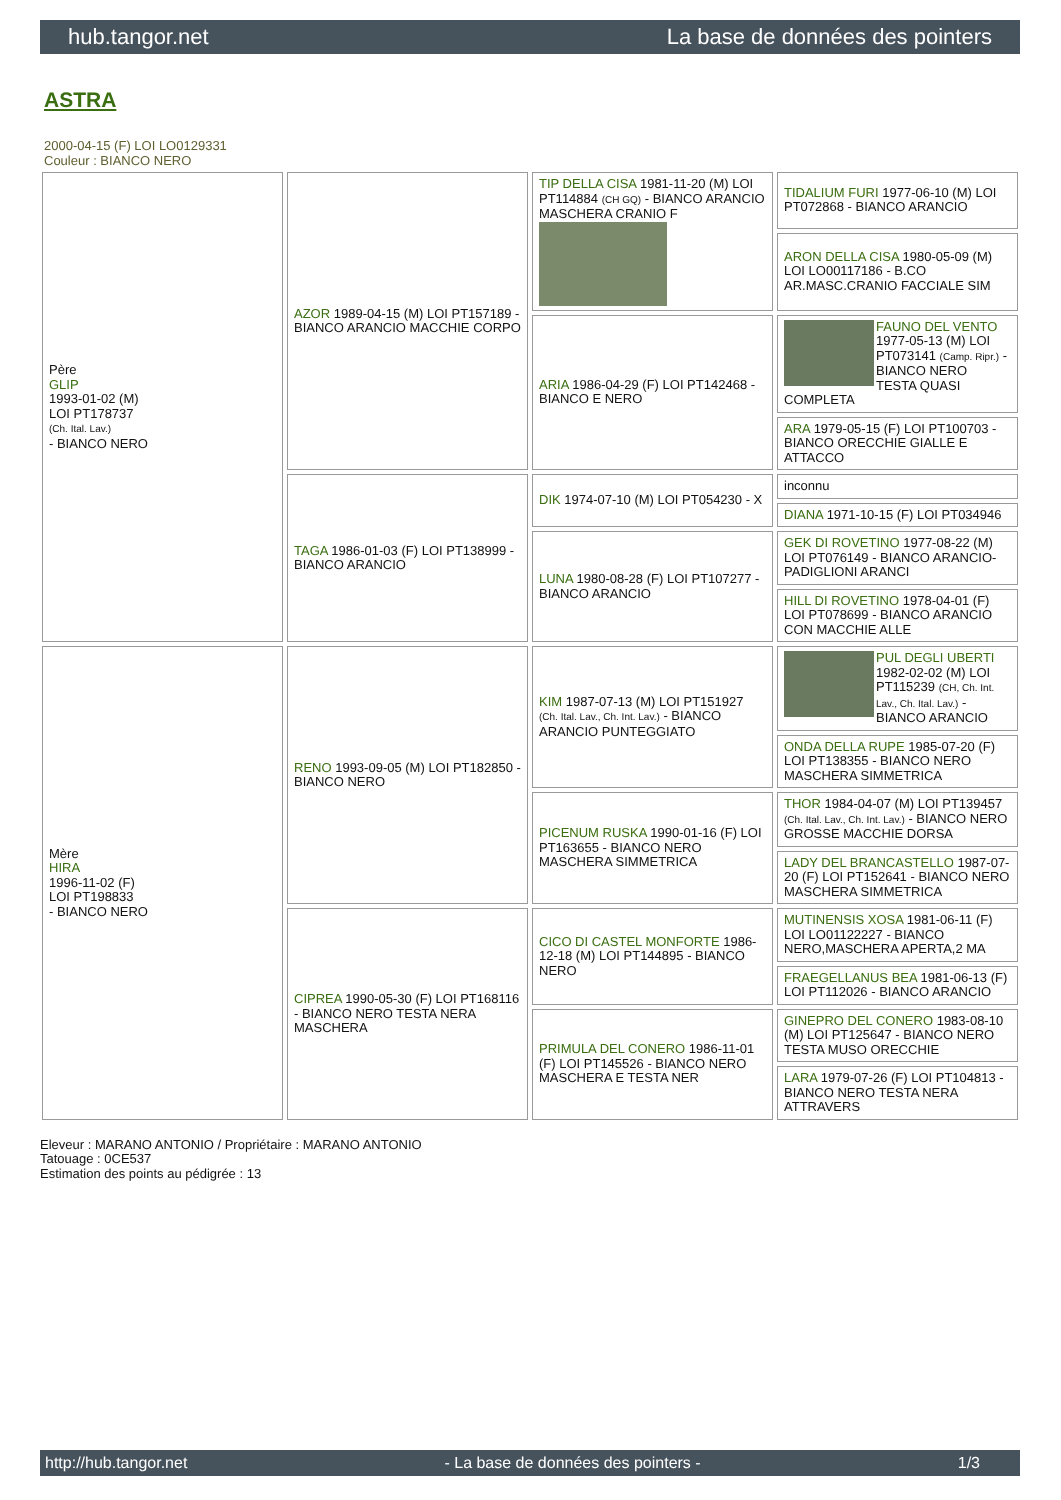hub.tangor.net La base de données des pointers
ASTRA
2000-04-15 (F) LOI LO0129331
Couleur : BIANCO NERO
| Père GLIP 1993-01-02 (M) LOI PT178737 (Ch. Ital. Lav.) - BIANCO NERO | AZOR 1989-04-15 (M) LOI PT157189 - BIANCO ARANCIO MACCHIE CORPO | TIP DELLA CISA 1981-11-20 (M) LOI PT114884 (CH GQ) - BIANCO ARANCIO MASCHERA CRANIO F | TIDALIUM FURI 1977-06-10 (M) LOI PT072868 - BIANCO ARANCIO |
| | | | ARON DELLA CISA 1980-05-09 (M) LOI LO00117186 - B.CO AR.MASC.CRANIO FACCIALE SIM |
| | | ARIA 1986-04-29 (F) LOI PT142468 - BIANCO E NERO | FAUNO DEL VENTO 1977-05-13 (M) LOI PT073141 (Camp. Ripr.) - BIANCO NERO TESTA QUASI COMPLETA |
| | | | ARA 1979-05-15 (F) LOI PT100703 - BIANCO ORECCHIE GIALLE E ATTACCO |
| | TAGA 1986-01-03 (F) LOI PT138999 - BIANCO ARANCIO | DIK 1974-07-10 (M) LOI PT054230 - X | inconnu |
| | | | DIANA 1971-10-15 (F) LOI PT034946 |
| | | LUNA 1980-08-28 (F) LOI PT107277 - BIANCO ARANCIO | GEK DI ROVETINO 1977-08-22 (M) LOI PT076149 - BIANCO ARANCIO-PADIGLIONI ARANCI |
| | | | HILL DI ROVETINO 1978-04-01 (F) LOI PT078699 - BIANCO ARANCIO CON MACCHIE ALLE |
| Mère HIRA 1996-11-02 (F) LOI PT198833 - BIANCO NERO | RENO 1993-09-05 (M) LOI PT182850 - BIANCO NERO | KIM 1987-07-13 (M) LOI PT151927 (Ch. Ital. Lav., Ch. Int. Lav.) - BIANCO ARANCIO PUNTEGGIATO | PUL DEGLI UBERTI 1982-02-02 (M) LOI PT115239 (CH, Ch. Int. Lav., Ch. Ital. Lav.) - BIANCO ARANCIO |
| | | | ONDA DELLA RUPE 1985-07-20 (F) LOI PT138355 - BIANCO NERO MASCHERA SIMMETRICA |
| | | PICENUM RUSKA 1990-01-16 (F) LOI PT163655 - BIANCO NERO MASCHERA SIMMETRICA | THOR 1984-04-07 (M) LOI PT139457 (Ch. Ital. Lav., Ch. Int. Lav.) - BIANCO NERO GROSSE MACCHIE DORSA |
| | | | LADY DEL BRANCASTELLO 1987-07-20 (F) LOI PT152641 - BIANCO NERO MASCHERA SIMMETRICA |
| | CIPREA 1990-05-30 (F) LOI PT168116 - BIANCO NERO TESTA NERA MASCHERA | CICO DI CASTEL MONFORTE 1986-12-18 (M) LOI PT144895 - BIANCO NERO | MUTINENSIS XOSA 1981-06-11 (F) LOI LO01122227 - BIANCO NERO,MASCHERA APERTA,2 MA |
| | | | FRAEGELLANUS BEA 1981-06-13 (F) LOI PT112026 - BIANCO ARANCIO |
| | | PRIMULA DEL CONERO 1986-11-01 (F) LOI PT145526 - BIANCO NERO MASCHERA E TESTA NER | GINEPRO DEL CONERO 1983-08-10 (M) LOI PT125647 - BIANCO NERO TESTA MUSO ORECCHIE |
| | | | LARA 1979-07-26 (F) LOI PT104813 - BIANCO NERO TESTA NERA ATTRAVERS |
Eleveur : MARANO ANTONIO / Propriétaire : MARANO ANTONIO
Tatouage : 0CE537
Estimation des points au pédigrée : 13
http://hub.tangor.net - La base de données des pointers - 1/3